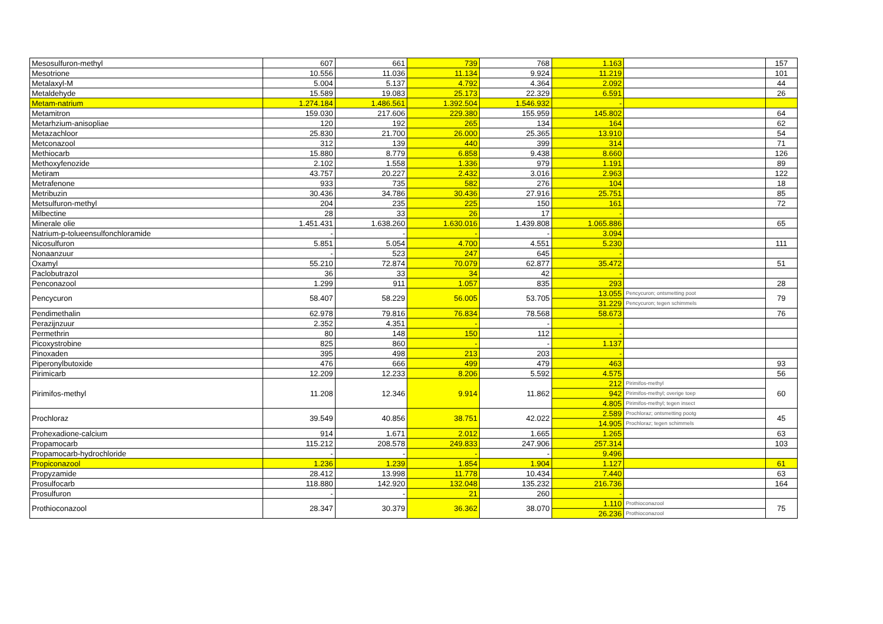| Mesosulfuron-methyl | 607 | 661 | 739 | 768 | 1.163 | | 157 |
| Mesotrione | 10.556 | 11.036 | 11.134 | 9.924 | 11.219 | | 101 |
| Metalaxyl-M | 5.004 | 5.137 | 4.792 | 4.364 | 2.092 | | 44 |
| Metaldehyde | 15.589 | 19.083 | 25.173 | 22.329 | 6.591 | | 26 |
| Metam-natrium | 1.274.184 | 1.486.561 | 1.392.504 | 1.546.932 | - | | |
| Metamitron | 159.030 | 217.606 | 229.380 | 155.959 | 145.802 | | 64 |
| Metarhzium-anisopliae | 120 | 192 | 265 | 134 | 164 | | 62 |
| Metazachloor | 25.830 | 21.700 | 26.000 | 25.365 | 13.910 | | 54 |
| Metconazool | 312 | 139 | 440 | 399 | 314 | | 71 |
| Methiocarb | 15.880 | 8.779 | 6.858 | 9.438 | 8.660 | | 126 |
| Methoxyfenozide | 2.102 | 1.558 | 1.336 | 979 | 1.191 | | 89 |
| Metiram | 43.757 | 20.227 | 2.432 | 3.016 | 2.963 | | 122 |
| Metrafenone | 933 | 735 | 582 | 276 | 104 | | 18 |
| Metribuzin | 30.436 | 34.786 | 30.436 | 27.916 | 25.751 | | 85 |
| Metsulfuron-methyl | 204 | 235 | 225 | 150 | 161 | | 72 |
| Milbectine | 28 | 33 | 26 | 17 | - | | |
| Minerale olie | 1.451.431 | 1.638.260 | 1.630.016 | 1.439.808 | 1.065.886 | | 65 |
| Natrium-p-tolueensulfonchloramide | - | - | - | - | 3.094 | | |
| Nicosulfuron | 5.851 | 5.054 | 4.700 | 4.551 | 5.230 | | 111 |
| Nonaanzuur | - | 523 | 247 | 645 | - | | |
| Oxamyl | 55.210 | 72.874 | 70.079 | 62.877 | 35.472 | | 51 |
| Paclobutrazol | 36 | 33 | 34 | 42 | - | | |
| Penconazool | 1.299 | 911 | 1.057 | 835 | 293 | | 28 |
| Pencycuron | 58.407 | 58.229 | 56.005 | 53.705 | 13.055 | Pencycuron; ontsmetting poot | 79 |
| | | | | | 31.229 | Pencycuron; tegen schimmels | |
| Pendimethalin | 62.978 | 79.816 | 76.834 | 78.568 | 58.673 | | 76 |
| Perazijnzuur | 2.352 | 4.351 | - | - | - | | |
| Permethrin | 80 | 148 | 150 | 112 | - | | |
| Picoxystrobine | 825 | 860 | - | - | 1.137 | | |
| Pinoxaden | 395 | 498 | 213 | 203 | - | | |
| Piperonylbutoxide | 476 | 666 | 499 | 479 | 463 | | 93 |
| Pirimicarb | 12.209 | 12.233 | 8.206 | 5.592 | 4.575 | | 56 |
| Pirimifos-methyl | 11.208 | 12.346 | 9.914 | 11.862 | 212 | Pirimifos-methyl | 60 |
| | | | | | 942 | Pirimifos-methyl; overige toep | |
| | | | | | 4.805 | Pirimifos-methyl; tegen insect | |
| Prochloraz | 39.549 | 40.856 | 38.751 | 42.022 | 2.589 | Prochloraz; ontsmetting pootg | 45 |
| | | | | | 14.905 | Prochloraz; tegen schimmels | |
| Prohexadione-calcium | 914 | 1.671 | 2.012 | 1.665 | 1.265 | | 63 |
| Propamocarb | 115.212 | 208.578 | 249.833 | 247.906 | 257.314 | | 103 |
| Propamocarb-hydrochloride | - | - | - | - | 9.496 | | |
| Propiconazool | 1.236 | 1.239 | 1.854 | 1.904 | 1.127 | | 61 |
| Propyzamide | 28.412 | 13.998 | 11.778 | 10.434 | 7.440 | | 63 |
| Prosulfocarb | 118.880 | 142.920 | 132.048 | 135.232 | 216.736 | | 164 |
| Prosulfuron | - | - | 21 | 260 | - | | |
| Prothioconazool | 28.347 | 30.379 | 36.362 | 38.070 | 1.110 | Prothioconazool | 75 |
| | | | | | 26.236 | Prothioconazool | |